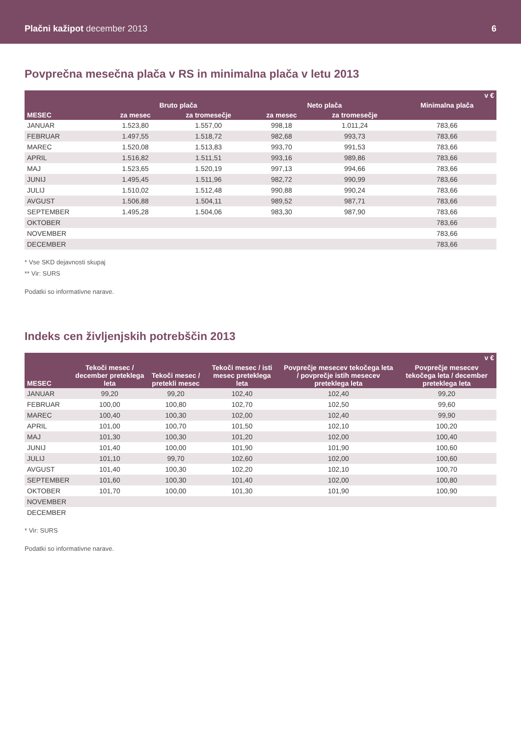Plačni kažipot december 2013
6
Povprečna mesečna plača v RS in minimalna plača v letu 2013
| v € | | | | | |
| --- | --- | --- | --- | --- | --- |
| | Bruto plača | | Neto plača | | Minimalna plača |
| MESEC | za mesec | za tromesečje | za mesec | za tromesečje | |
| JANUAR | 1.523,80 | 1.557,00 | 998,18 | 1.011,24 | 783,66 |
| FEBRUAR | 1.497,55 | 1.518,72 | 982,68 | 993,73 | 783,66 |
| MAREC | 1.520,08 | 1.513,83 | 993,70 | 991,53 | 783,66 |
| APRIL | 1.516,82 | 1.511,51 | 993,16 | 989,86 | 783,66 |
| MAJ | 1.523,65 | 1.520,19 | 997,13 | 994,66 | 783,66 |
| JUNIJ | 1.495,45 | 1.511,96 | 982,72 | 990,99 | 783,66 |
| JULIJ | 1.510,02 | 1.512,48 | 990,88 | 990,24 | 783,66 |
| AVGUST | 1.506,88 | 1.504,11 | 989,52 | 987,71 | 783,66 |
| SEPTEMBER | 1.495,28 | 1.504,06 | 983,30 | 987,90 | 783,66 |
| OKTOBER | | | | | 783,66 |
| NOVEMBER | | | | | 783,66 |
| DECEMBER | | | | | 783,66 |
* Vse SKD dejavnosti skupaj
** Vir: SURS
Podatki so informativne narave.
Indeks cen življenjskih potrebščin 2013
| v € | | | | | |
| --- | --- | --- | --- | --- | --- |
| MESEC | Tekoči mesec / december preteklega leta | Tekoči mesec / pretekli mesec | Tekoči mesec / isti mesec preteklega leta | Povprečje mesecev tekočega leta / povprečje istih mesecev preteklega leta | Povprečje mesecev tekočega leta / december preteklega leta |
| JANUAR | 99,20 | 99,20 | 102,40 | 102,40 | 99,20 |
| FEBRUAR | 100,00 | 100,80 | 102,70 | 102,50 | 99,60 |
| MAREC | 100,40 | 100,30 | 102,00 | 102,40 | 99,90 |
| APRIL | 101,00 | 100,70 | 101,50 | 102,10 | 100,20 |
| MAJ | 101,30 | 100,30 | 101,20 | 102,00 | 100,40 |
| JUNIJ | 101,40 | 100,00 | 101,90 | 101,90 | 100,60 |
| JULIJ | 101,10 | 99,70 | 102,60 | 102,00 | 100,60 |
| AVGUST | 101,40 | 100,30 | 102,20 | 102,10 | 100,70 |
| SEPTEMBER | 101,60 | 100,30 | 101,40 | 102,00 | 100,80 |
| OKTOBER | 101,70 | 100,00 | 101,30 | 101,90 | 100,90 |
| NOVEMBER | | | | | |
| DECEMBER | | | | | |
* Vir: SURS
Podatki so informativne narave.